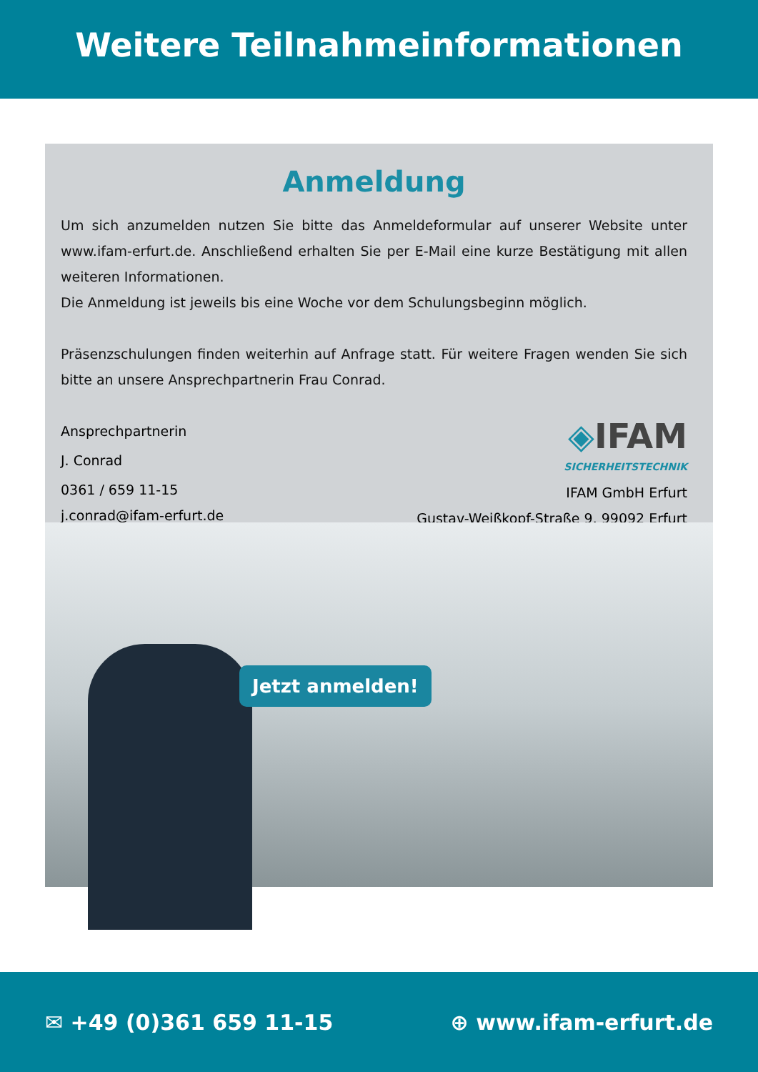Weitere Teilnahmeinformationen
Anmeldung
Um sich anzumelden nutzen Sie bitte das Anmeldeformular auf unserer Website unter www.ifam-erfurt.de. Anschließend erhalten Sie per E-Mail eine kurze Bestätigung mit allen weiteren Informationen.
Die Anmeldung ist jeweils bis eine Woche vor dem Schulungsbeginn möglich.
Präsenzschulungen finden weiterhin auf Anfrage statt. Für weitere Fragen wenden Sie sich bitte an unsere Ansprechpartnerin Frau Conrad.
Ansprechpartnerin
J. Conrad
0361 / 659 11-15
j.conrad@ifam-erfurt.de
◈IFAM
SICHERHEITSTECHNIK
IFAM GmbH Erfurt
Gustav-Weißkopf-Straße 9, 99092 Erfurt
Jetzt anmelden!
✉ +49 (0)361 659 11-15 ⊕ www.ifam-erfurt.de